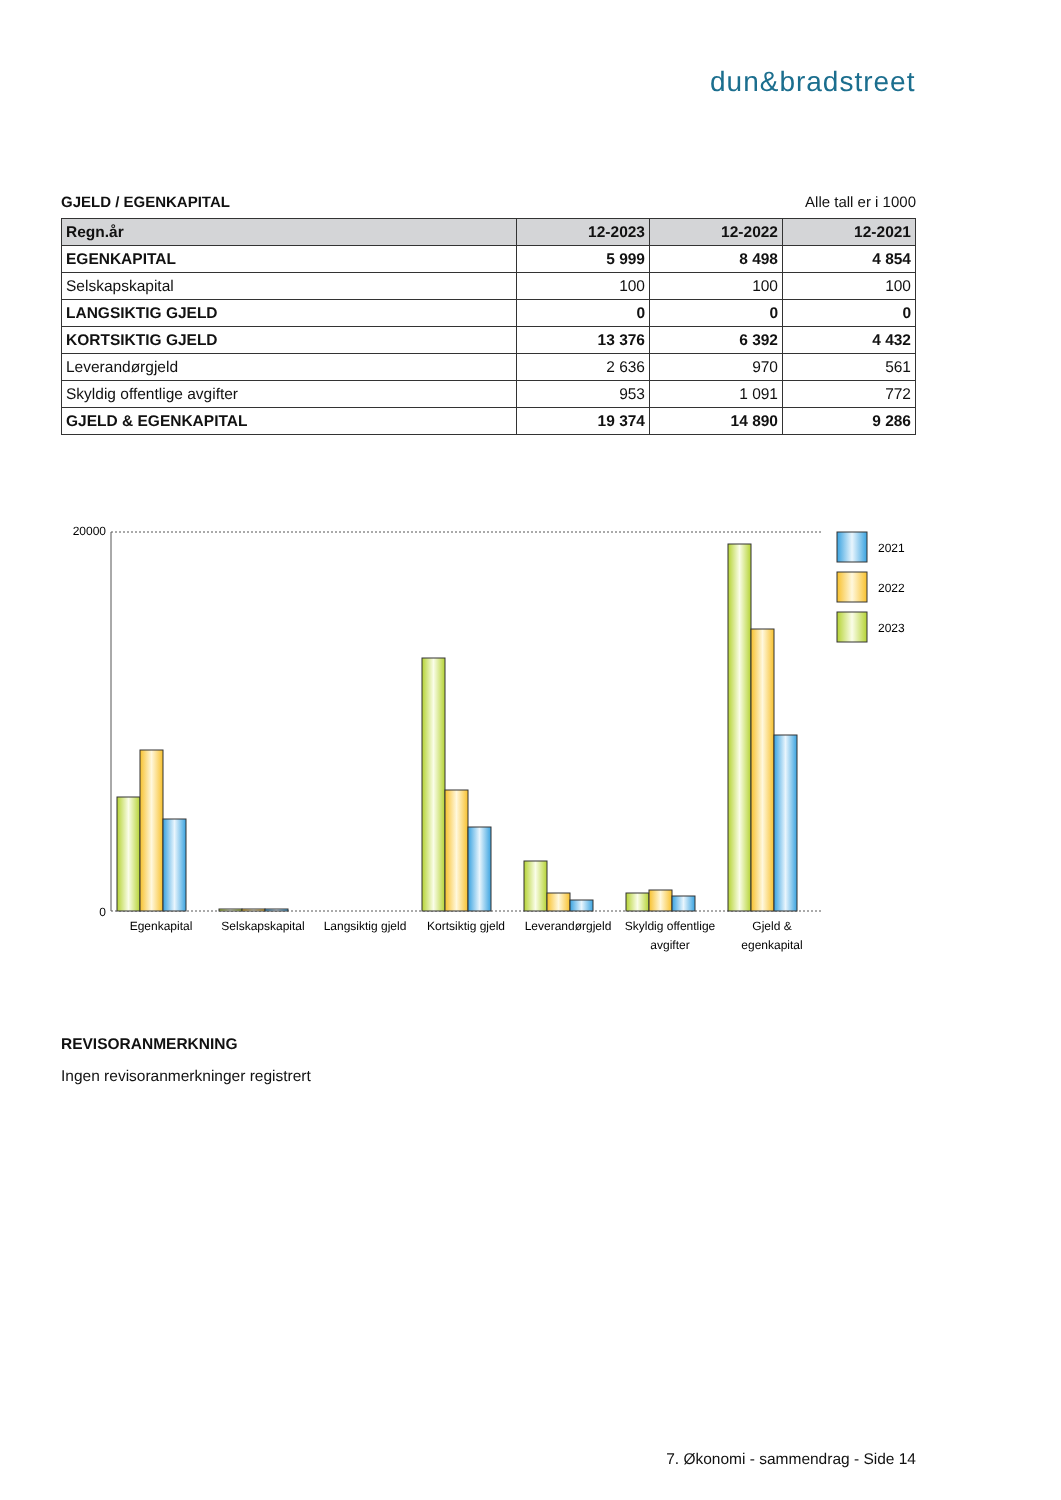dun&bradstreet
GJELD / EGENKAPITAL Alle tall er i 1000
| Regn.år | 12-2023 | 12-2022 | 12-2021 |
| --- | --- | --- | --- |
| EGENKAPITAL | 5 999 | 8 498 | 4 854 |
| Selskapskapital | 100 | 100 | 100 |
| LANGSIKTIG GJELD | 0 | 0 | 0 |
| KORTSIKTIG GJELD | 13 376 | 6 392 | 4 432 |
| Leverandørgjeld | 2 636 | 970 | 561 |
| Skyldig offentlige avgifter | 953 | 1 091 | 772 |
| GJELD & EGENKAPITAL | 19 374 | 14 890 | 9 286 |
20000
0
2021
2022
2023
Egenkapital
Selskapskapital
Langsiktig gjeld
Kortsiktig gjeld
Leverandørgjeld
Skyldig offentlige
avgifter
Gjeld &
egenkapital
REVISORANMERKNING
Ingen revisoranmerkninger registrert
7. Økonomi - sammendrag - Side 14